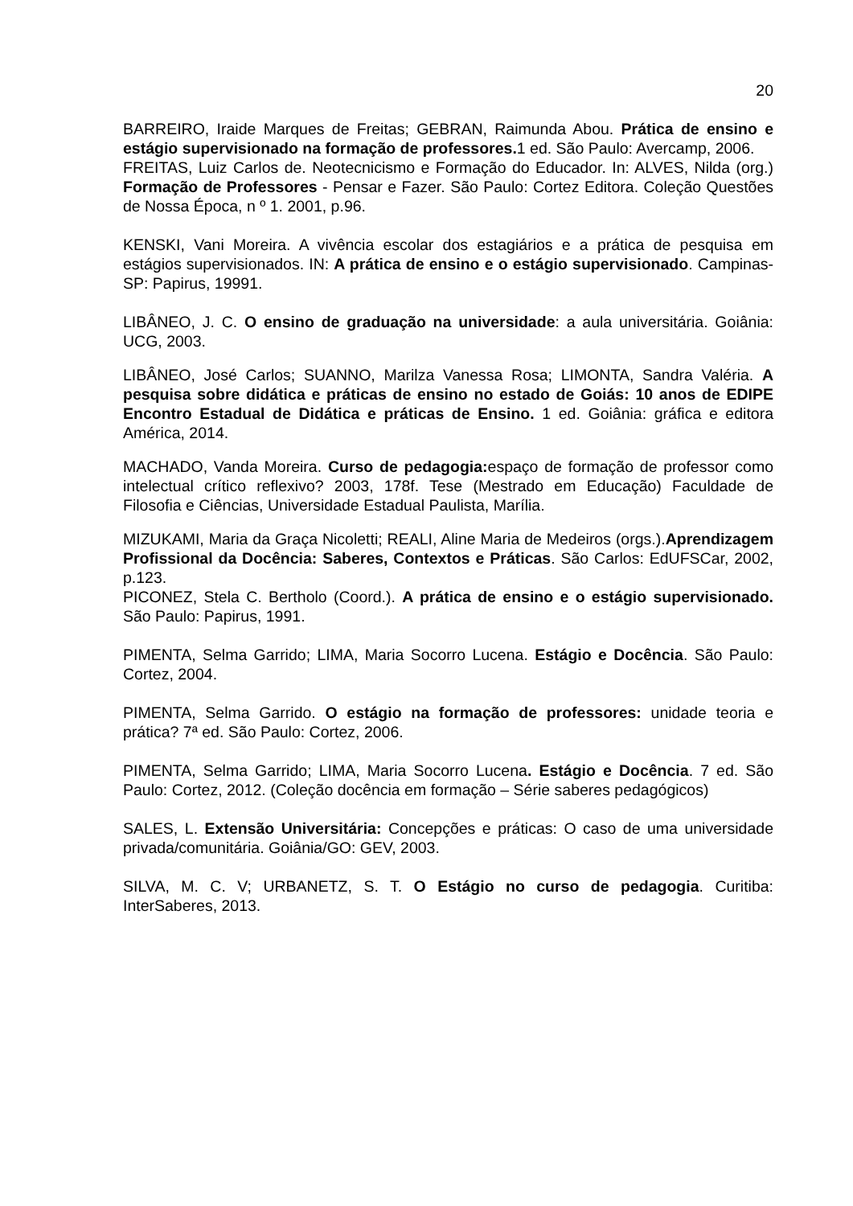20
BARREIRO, Iraide Marques de Freitas; GEBRAN, Raimunda Abou. Prática de ensino e estágio supervisionado na formação de professores. 1 ed. São Paulo: Avercamp, 2006.
FREITAS, Luiz Carlos de. Neotecnicismo e Formação do Educador. In: ALVES, Nilda (org.) Formação de Professores - Pensar e Fazer. São Paulo: Cortez Editora. Coleção Questões de Nossa Época, n º 1. 2001, p.96.
KENSKI, Vani Moreira. A vivência escolar dos estagiários e a prática de pesquisa em estágios supervisionados. IN: A prática de ensino e o estágio supervisionado. Campinas-SP: Papirus, 19991.
LIBÂNEO, J. C. O ensino de graduação na universidade: a aula universitária. Goiânia: UCG, 2003.
LIBÂNEO, José Carlos; SUANNO, Marilza Vanessa Rosa; LIMONTA, Sandra Valéria. A pesquisa sobre didática e práticas de ensino no estado de Goiás: 10 anos de EDIPE Encontro Estadual de Didática e práticas de Ensino. 1 ed. Goiânia: gráfica e editora América, 2014.
MACHADO, Vanda Moreira. Curso de pedagogia: espaço de formação de professor como intelectual crítico reflexivo? 2003, 178f. Tese (Mestrado em Educação) Faculdade de Filosofia e Ciências, Universidade Estadual Paulista, Marília.
MIZUKAMI, Maria da Graça Nicoletti; REALI, Aline Maria de Medeiros (orgs.).Aprendizagem Profissional da Docência: Saberes, Contextos e Práticas. São Carlos: EdUFSCar, 2002, p.123.
PICONEZ, Stela C. Bertholo (Coord.). A prática de ensino e o estágio supervisionado. São Paulo: Papirus, 1991.
PIMENTA, Selma Garrido; LIMA, Maria Socorro Lucena. Estágio e Docência. São Paulo: Cortez, 2004.
PIMENTA, Selma Garrido. O estágio na formação de professores: unidade teoria e prática? 7ª ed. São Paulo: Cortez, 2006.
PIMENTA, Selma Garrido; LIMA, Maria Socorro Lucena. Estágio e Docência. 7 ed. São Paulo: Cortez, 2012. (Coleção docência em formação – Série saberes pedagógicos)
SALES, L. Extensão Universitária: Concepções e práticas: O caso de uma universidade privada/comunitária. Goiânia/GO: GEV, 2003.
SILVA, M. C. V; URBANETZ, S. T. O Estágio no curso de pedagogia. Curitiba: InterSaberes, 2013.